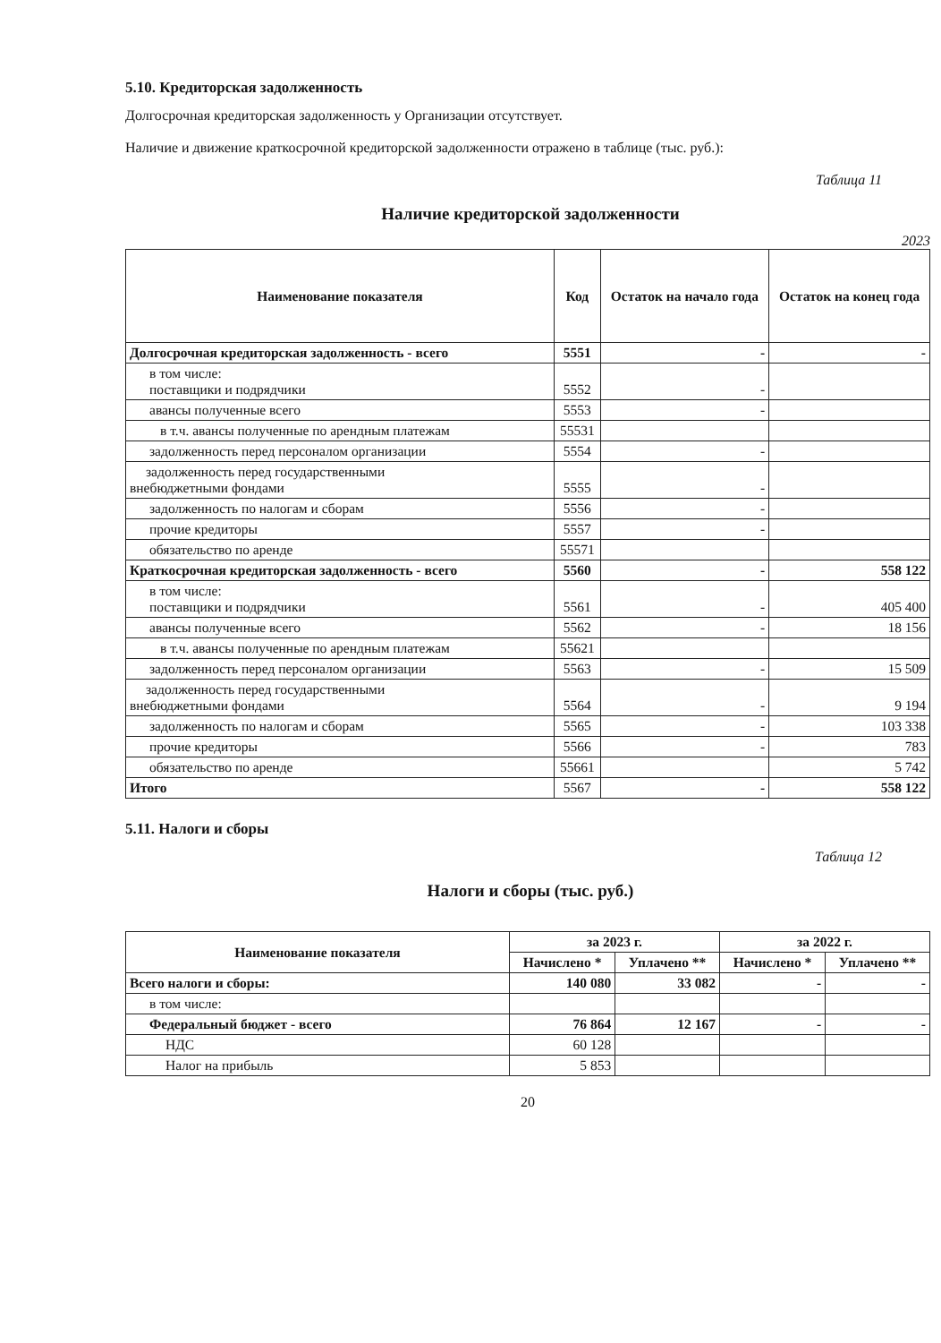5.10. Кредиторская задолженность
Долгосрочная кредиторская задолженность у Организации отсутствует.
Наличие и движение краткосрочной кредиторской задолженности отражено в таблице (тыс. руб.):
Таблица 11
Наличие кредиторской задолженности
2023
| Наименование показателя | Код | Остаток на начало года | Остаток на конец года |
| --- | --- | --- | --- |
| Долгосрочная кредиторская задолженность - всего | 5551 | - | - |
| в том числе: поставщики и подрядчики | 5552 | - | |
| авансы полученные всего | 5553 | - | |
| в т.ч. авансы полученные по арендным платежам | 55531 | | |
| задолженность перед персоналом организации | 5554 | - | |
| задолженность перед государственными внебюджетными фондами | 5555 | - | |
| задолженность по налогам и сборам | 5556 | - | |
| прочие кредиторы | 5557 | - | |
| обязательство по аренде | 55571 | | |
| Краткосрочная кредиторская задолженность - всего | 5560 | - | 558 122 |
| в том числе: поставщики и подрядчики | 5561 | - | 405 400 |
| авансы полученные всего | 5562 | - | 18 156 |
| в т.ч. авансы полученные по арендным платежам | 55621 | | |
| задолженность перед персоналом организации | 5563 | - | 15 509 |
| задолженность перед государственными внебюджетными фондами | 5564 | - | 9 194 |
| задолженность по налогам и сборам | 5565 | - | 103 338 |
| прочие кредиторы | 5566 | - | 783 |
| обязательство по аренде | 55661 | | 5 742 |
| Итого | 5567 | - | 558 122 |
5.11. Налоги и сборы
Таблица 12
Налоги и сборы (тыс. руб.)
| Наименование показателя | за 2023 г. | | за 2022 г. | |
| --- | --- | --- | --- | --- |
| | Начислено * | Уплачено ** | Начислено * | Уплачено ** |
| Всего налоги и сборы: | 140 080 | 33 082 | - | - |
| в том числе: | | | | |
| Федеральный бюджет - всего | 76 864 | 12 167 | - | - |
| НДС | 60 128 | | | |
| Налог на прибыль | 5 853 | | | |
20